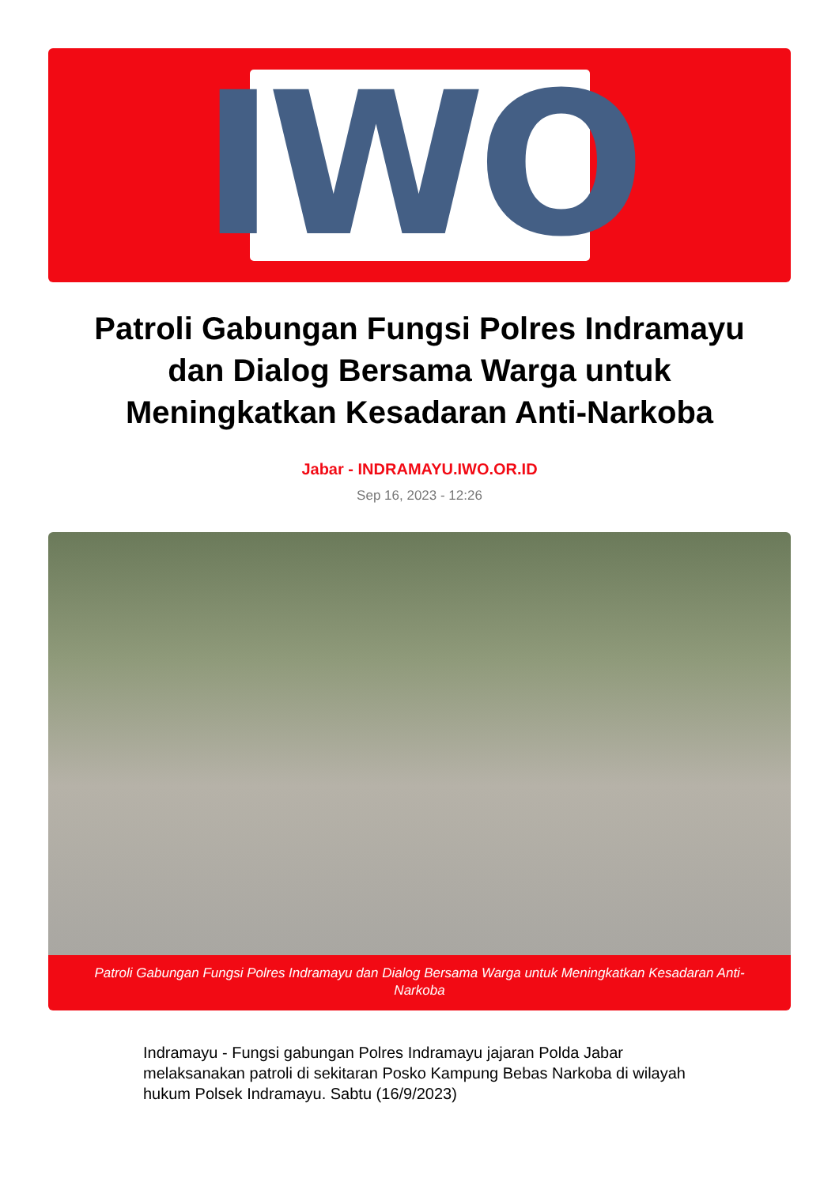IWO
Patroli Gabungan Fungsi Polres Indramayu dan Dialog Bersama Warga untuk Meningkatkan Kesadaran Anti-Narkoba
Jabar - INDRAMAYU.IWO.OR.ID
Sep 16, 2023 - 12:26
Patroli Gabungan Fungsi Polres Indramayu dan Dialog Bersama Warga untuk Meningkatkan Kesadaran Anti-Narkoba
Indramayu - Fungsi gabungan Polres Indramayu jajaran Polda Jabar melaksanakan patroli di sekitaran Posko Kampung Bebas Narkoba di wilayah hukum Polsek Indramayu. Sabtu (16/9/2023)